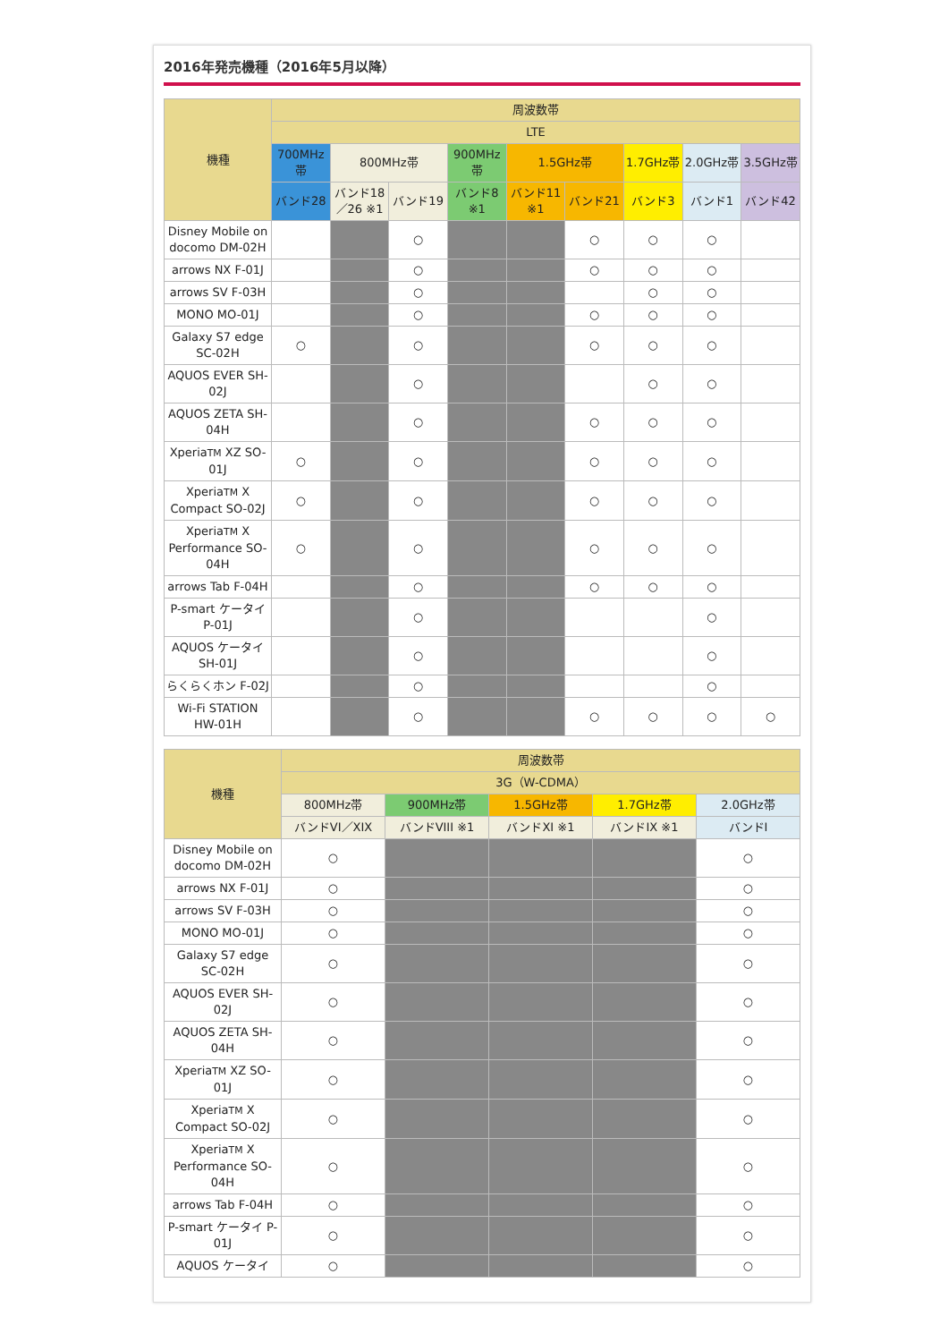2016年発売機種（2016年5月以降）
| 機種 | 周波数帯 | | | | | | | | |
| --- | --- | --- | --- | --- | --- | --- | --- | --- | --- |
| | LTE | | | | | | | | |
| | 700MHz帯 | 800MHz帯 | | 900MHz帯 | 1.5GHz帯 | | 1.7GHz帯 | 2.0GHz帯 | 3.5GHz帯 |
| | バンド28 | バンド18／26 ※1 | バンド19 | バンド8 ※1 | バンド11 ※1 | バンド21 | バンド3 | バンド1 | バンド42 |
| Disney Mobile on docomo DM-02H | | | ○ | | | ○ | ○ | ○ | |
| arrows NX F-01J | | | ○ | | | ○ | ○ | ○ | |
| arrows SV F-03H | | | ○ | | | | ○ | ○ | |
| MONO MO-01J | | | ○ | | | ○ | ○ | ○ | |
| Galaxy S7 edge SC-02H | ○ | | ○ | | | ○ | ○ | ○ | |
| AQUOS EVER SH-02J | | | ○ | | | | ○ | ○ | |
| AQUOS ZETA SH-04H | | | ○ | | | ○ | ○ | ○ | |
| Xperia TM XZ SO-01J | ○ | | ○ | | | ○ | ○ | ○ | |
| Xperia TM X Compact SO-02J | ○ | | ○ | | | ○ | ○ | ○ | |
| Xperia TM X Performance SO-04H | ○ | | ○ | | | ○ | ○ | ○ | |
| arrows Tab F-04H | | | ○ | | | ○ | ○ | ○ | |
| P-smart ケータイ P-01J | | | ○ | | | | | ○ | |
| AQUOS ケータイ SH-01J | | | ○ | | | | | ○ | |
| らくらくホン F-02J | | | ○ | | | | | ○ | |
| Wi-Fi STATION HW-01H | | | ○ | | | ○ | ○ | ○ | ○ |
| 機種 | 周波数帯 | | | | |
| --- | --- | --- | --- | --- | --- |
| | 3G（W-CDMA） | | | | |
| | 800MHz帯 | 900MHz帯 | 1.5GHz帯 | 1.7GHz帯 | 2.0GHz帯 |
| | バンドVI／XIX | バンドVIII ※1 | バンドXI ※1 | バンドIX ※1 | バンドI |
| Disney Mobile on docomo DM-02H | ○ | | | | ○ |
| arrows NX F-01J | ○ | | | | ○ |
| arrows SV F-03H | ○ | | | | ○ |
| MONO MO-01J | ○ | | | | ○ |
| Galaxy S7 edge SC-02H | ○ | | | | ○ |
| AQUOS EVER SH-02J | ○ | | | | ○ |
| AQUOS ZETA SH-04H | ○ | | | | ○ |
| Xperia TM XZ SO-01J | ○ | | | | ○ |
| Xperia TM X Compact SO-02J | ○ | | | | ○ |
| Xperia TM X Performance SO-04H | ○ | | | | ○ |
| arrows Tab F-04H | ○ | | | | ○ |
| P-smart ケータイ P-01J | ○ | | | | ○ |
| AQUOS ケータイ | ○ | | | | ○ |